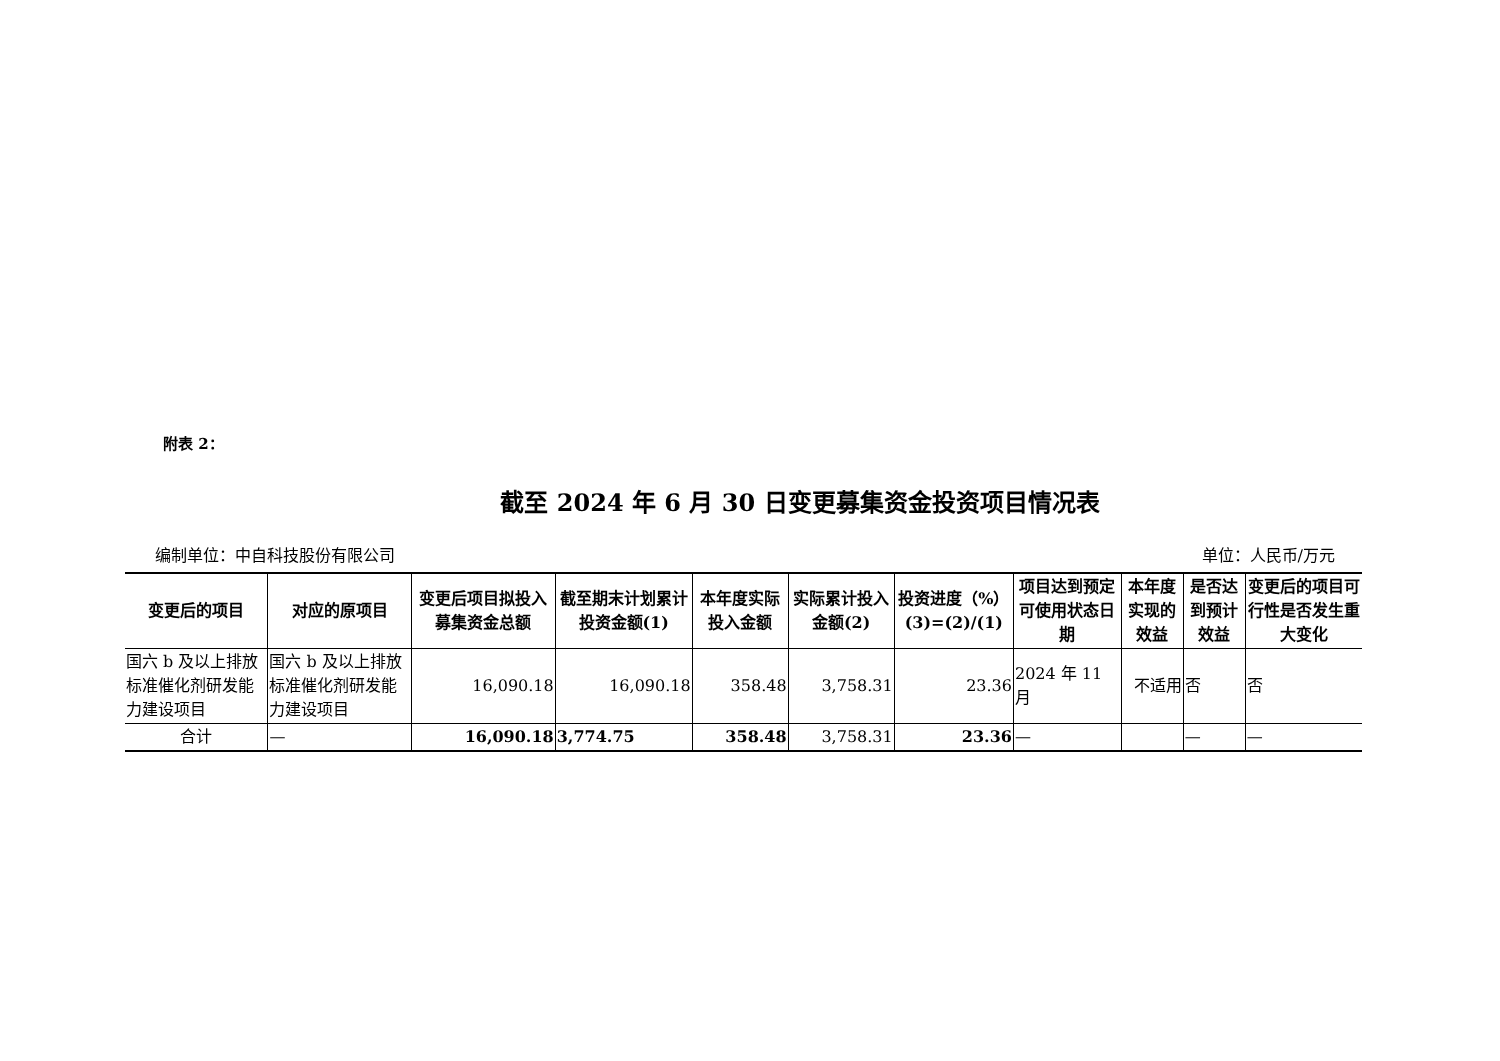附表 2：
截至 2024 年 6 月 30 日变更募集资金投资项目情况表
编制单位：中自科技股份有限公司 单位：人民币/万元
| 变更后的项目 | 对应的原项目 | 变更后项目拟投入募集资金总额 | 截至期末计划累计投资金额(1) | 本年度实际投入金额 | 实际累计投入金额(2) | 投资进度（%）(3)=(2)/(1) | 项目达到预定可使用状态日期 | 本年度实现的效益 | 是否达到预计效益 | 变更后的项目可行性是否发生重大变化 |
| --- | --- | --- | --- | --- | --- | --- | --- | --- | --- | --- |
| 国六 b 及以上排放标准催化剂研发能力建设项目 | 国六 b 及以上排放标准催化剂研发能力建设项目 | 16,090.18 | 16,090.18 | 358.48 | 3,758.31 | 23.36 | 2024 年 11 月 | 不适用 | 否 | 否 |
| 合计 | — | 16,090.18 | 3,774.75 | 358.48 | 3,758.31 | 23.36 | — | | — | — |